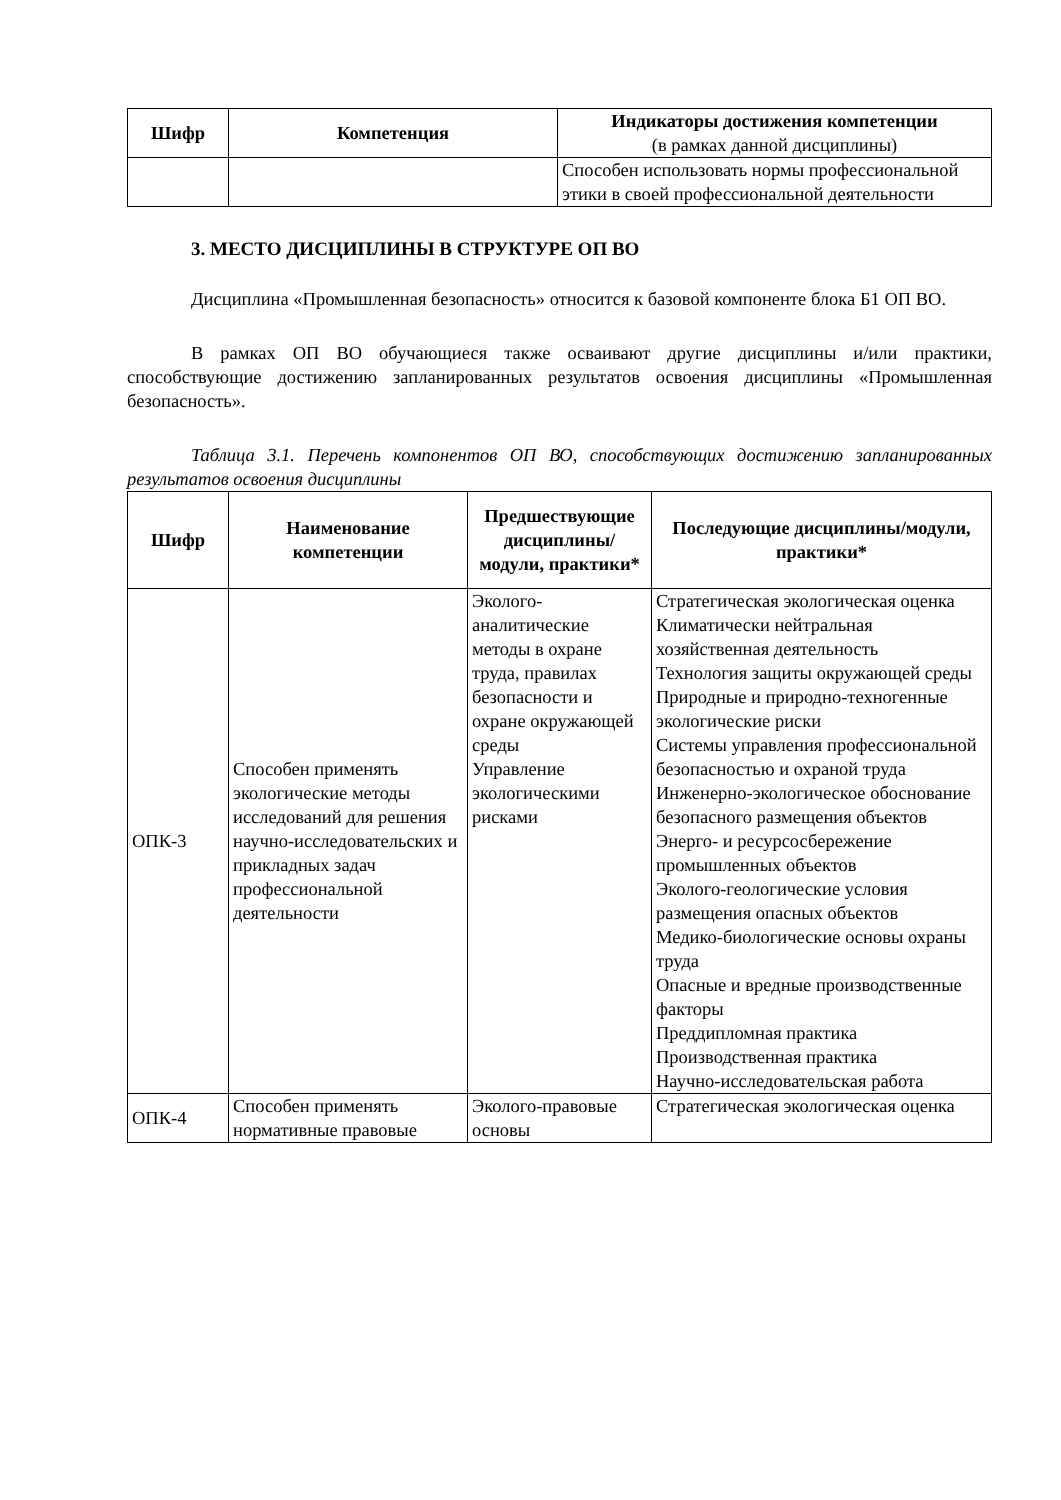| Шифр | Компетенция | Индикаторы достижения компетенции (в рамках данной дисциплины) |
| --- | --- | --- |
| | | Способен использовать нормы профессиональной этики в своей профессиональной деятельности |
3. МЕСТО ДИСЦИПЛИНЫ В СТРУКТУРЕ ОП ВО
Дисциплина «Промышленная безопасность» относится к базовой компоненте блока Б1 ОП ВО.
В рамках ОП ВО обучающиеся также осваивают другие дисциплины и/или практики, способствующие достижению запланированных результатов освоения дисциплины «Промышленная безопасность».
Таблица 3.1. Перечень компонентов ОП ВО, способствующих достижению запланированных результатов освоения дисциплины
| Шифр | Наименование компетенции | Предшествующие дисциплины/модули, практики* | Последующие дисциплины/модули, практики* |
| --- | --- | --- | --- |
| ОПК-3 | Способен применять экологические методы исследований для решения научно-исследовательских и прикладных задач профессиональной деятельности | Эколого-аналитические методы в охране труда, правилах безопасности и охране окружающей среды Управление экологическими рисками | Стратегическая экологическая оценка Климатически нейтральная хозяйственная деятельность Технология защиты окружающей среды Природные и природно-техногенные экологические риски Системы управления профессиональной безопасностью и охраной труда Инженерно-экологическое обоснование безопасного размещения объектов Энерго- и ресурсосбережение промышленных объектов Эколого-геологические условия размещения опасных объектов Медико-биологические основы охраны труда Опасные и вредные производственные факторы Преддипломная практика Производственная практика Научно-исследовательская работа |
| ОПК-4 | Способен применять нормативные правовые | Эколого-правовые основы | Стратегическая экологическая оценка |